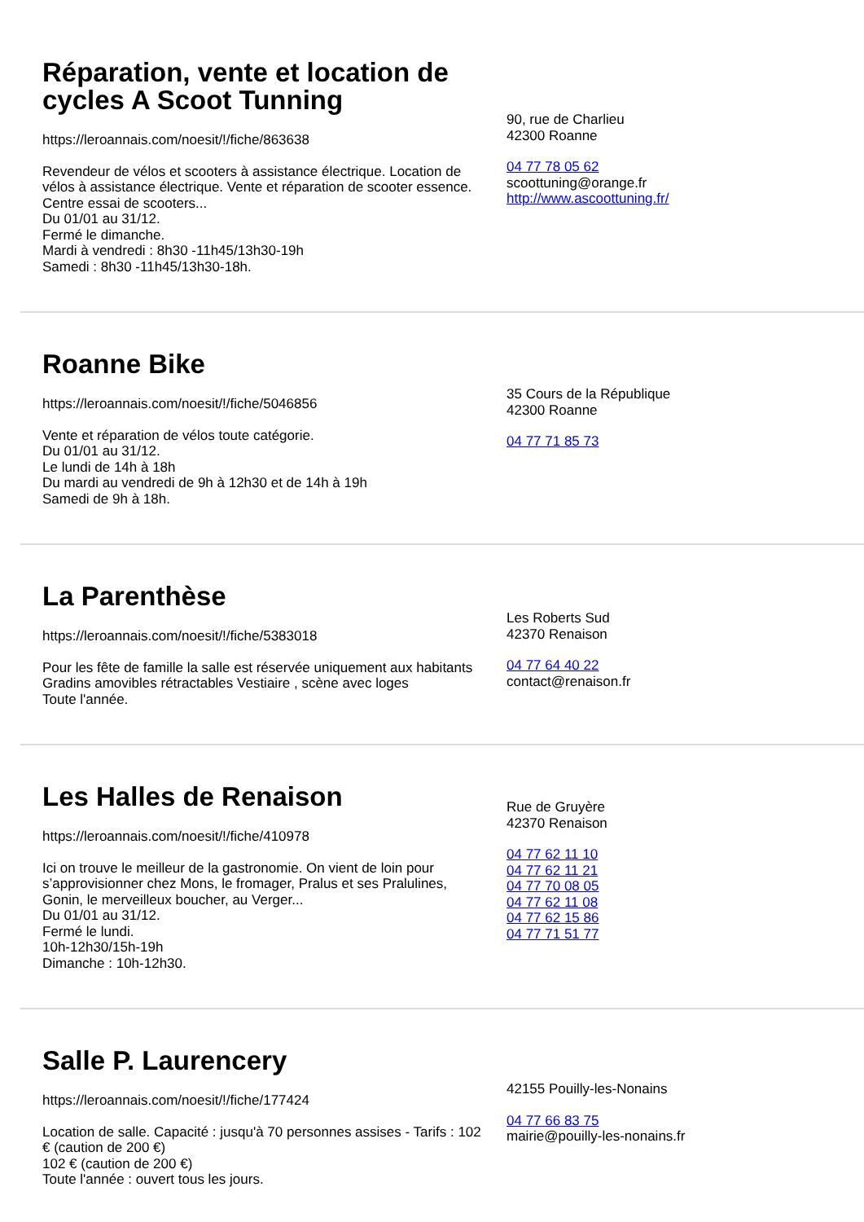Réparation, vente et location de cycles A Scoot Tunning
https://leroannais.com/noesit/!/fiche/863638
Revendeur de vélos et scooters à assistance électrique. Location de vélos à assistance électrique. Vente et réparation de scooter essence. Centre essai de scooters...
Du 01/01 au 31/12.
Fermé le dimanche.
Mardi à vendredi : 8h30 -11h45/13h30-19h
Samedi : 8h30 -11h45/13h30-18h.
90, rue de Charlieu
42300 Roanne
04 77 78 05 62
scoottuning@orange.fr
http://www.ascoottuning.fr/
Roanne Bike
https://leroannais.com/noesit/!/fiche/5046856
Vente et réparation de vélos toute catégorie.
Du 01/01 au 31/12.
Le lundi de 14h à 18h
Du mardi au vendredi de 9h à 12h30 et de 14h à 19h
Samedi de 9h à 18h.
35 Cours de la République
42300 Roanne
04 77 71 85 73
La Parenthèse
https://leroannais.com/noesit/!/fiche/5383018
Pour les fête de famille la salle est réservée uniquement aux habitants Gradins amovibles rétractables Vestiaire , scène avec loges
Toute l'année.
Les Roberts Sud
42370 Renaison
04 77 64 40 22
contact@renaison.fr
Les Halles de Renaison
https://leroannais.com/noesit/!/fiche/410978
Ici on trouve le meilleur de la gastronomie. On vient de loin pour s’approvisionner chez Mons, le fromager, Pralus et ses Pralulines, Gonin, le merveilleux boucher, au Verger...
Du 01/01 au 31/12.
Fermé le lundi.
10h-12h30/15h-19h
Dimanche : 10h-12h30.
Rue de Gruyère
42370 Renaison
04 77 62 11 10
04 77 62 11 21
04 77 70 08 05
04 77 62 11 08
04 77 62 15 86
04 77 71 51 77
Salle P. Laurencery
https://leroannais.com/noesit/!/fiche/177424
Location de salle. Capacité : jusqu'à 70 personnes assises - Tarifs : 102 € (caution de 200 €)
102 € (caution de 200 €)
Toute l'année : ouvert tous les jours.
42155 Pouilly-les-Nonains
04 77 66 83 75
mairie@pouilly-les-nonains.fr